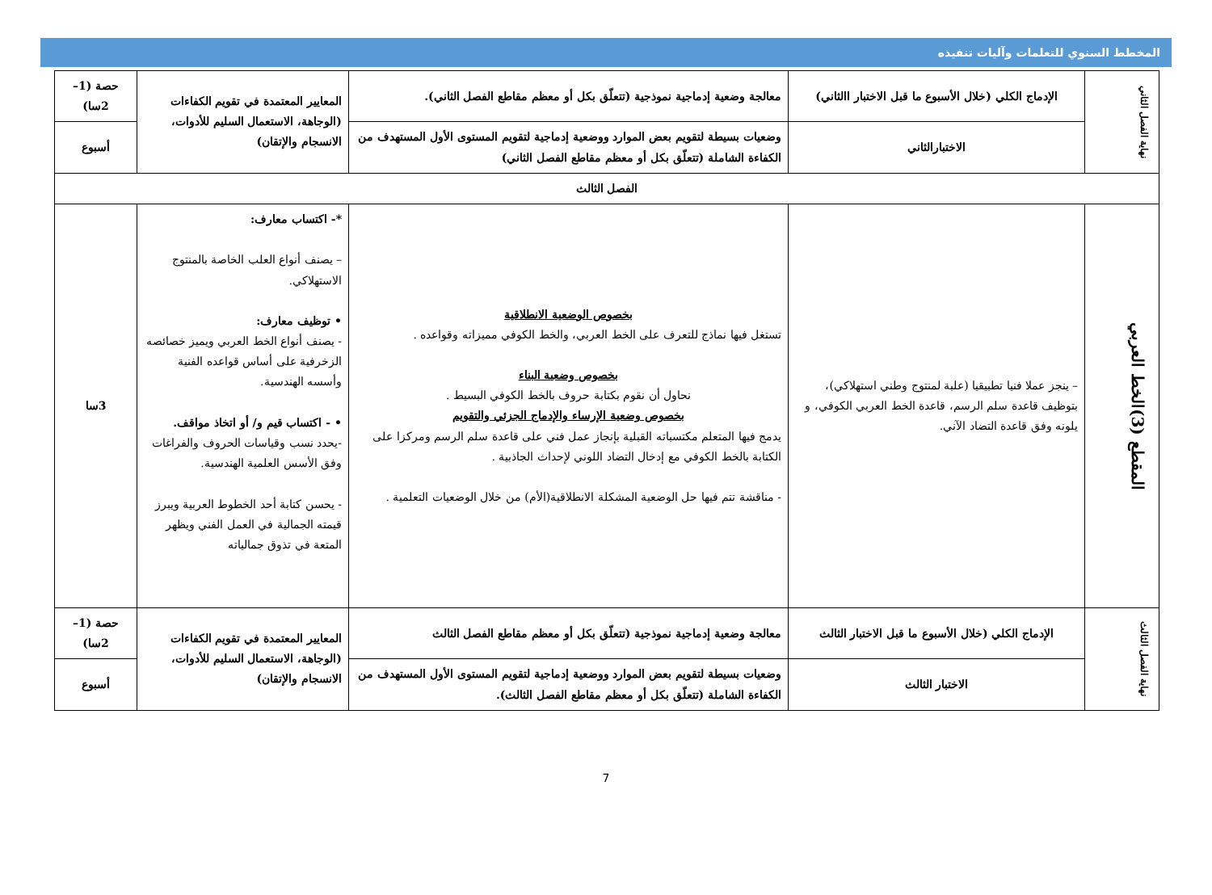المخطط السنوي للتعلمات وآليات تنفيذه
| نهاية الفصل الثاني | الإدماج الكلي (خلال الأسبوع ما قبل الاختبار االثاني) | معالجة وضعية إدماجية نموذجية (تتعلّق بكل أو معظم مقاطع الفصل الثاني). | المعايير المعتمدة في تقويم الكفاءات (الوجاهة، الاستعمال السليم للأدوات، الانسجام والإتقان) | حصة (1–2سا) |
| | الاختبارالثاني | وضعيات بسيطة لتقويم بعض الموارد ووضعية إدماجية لتقويم المستوى الأول المستهدف من الكفاءة الشاملة (تتعلّق بكل أو معظم مقاطع الفصل الثاني) | | أسبوع |
| الفصل الثالث | | | | |
| المقطع (3)الخط العربي | – ينجز عملا فنيا تطبيقيا (علبة لمنتوج وطني استهلاكي)، بتوظيف قاعدة سلم الرسم، قاعدة الخط العربي الكوفي، و يلونه وفق قاعدة التضاد الآني. | بخصوص الوضعية الانطلاقية تستغل فيها نماذج للتعرف على الخط العربي، والخط الكوفي مميزاته وقواعده . بخصوص وضعية البناء نحاول أن نقوم بكتابة حروف بالخط الكوفي البسيط . بخصوص وضعية الإرساء والإدماج الجزئي والتقويم يدمج فيها المتعلم مكتسباته القبلية بإنجاز عمل فني على قاعدة سلم الرسم ومركزا على الكتابة بالخط الكوفي مع إدخال التضاد اللوني لإحداث الجاذبية . - مناقشة تتم فيها حل الوضعية المشكلة الانطلاقية(الأم) من خلال الوضعيات التعلمية . | *- اكتساب معارف: – يصنف أنواع العلب الخاصة بالمنتوج الاستهلاكي. • توظيف معارف: - يصنف أنواع الخط العربي ويميز خصائصه الزخرفية على أساس قواعده الفنية وأسسه الهندسية. • - اكتساب قيم و/ أو اتخاذ مواقف. -يحدد نسب وقياسات الحروف والفراغات وفق الأسس العلمية الهندسية. - يحسن كتابة أحد الخطوط العربية ويبرز قيمته الجمالية في العمل الفني ويظهر المتعة في تذوق جمالياته | 3سا |
| نهاية الفصل الثالث | الإدماج الكلي (خلال الأسبوع ما قبل الاختبار الثالث | معالجة وضعية إدماجية نموذجية (تتعلّق بكل أو معظم مقاطع الفصل الثالث | المعايير المعتمدة في تقويم الكفاءات (الوجاهة، الاستعمال السليم للأدوات، الانسجام والإتقان) | حصة (1–2سا) |
| | الاختبار الثالث | وضعيات بسيطة لتقويم بعض الموارد ووضعية إدماجية لتقويم المستوى الأول المستهدف من الكفاءة الشاملة (تتعلّق بكل أو معظم مقاطع الفصل الثالث). | | أسبوع |
7